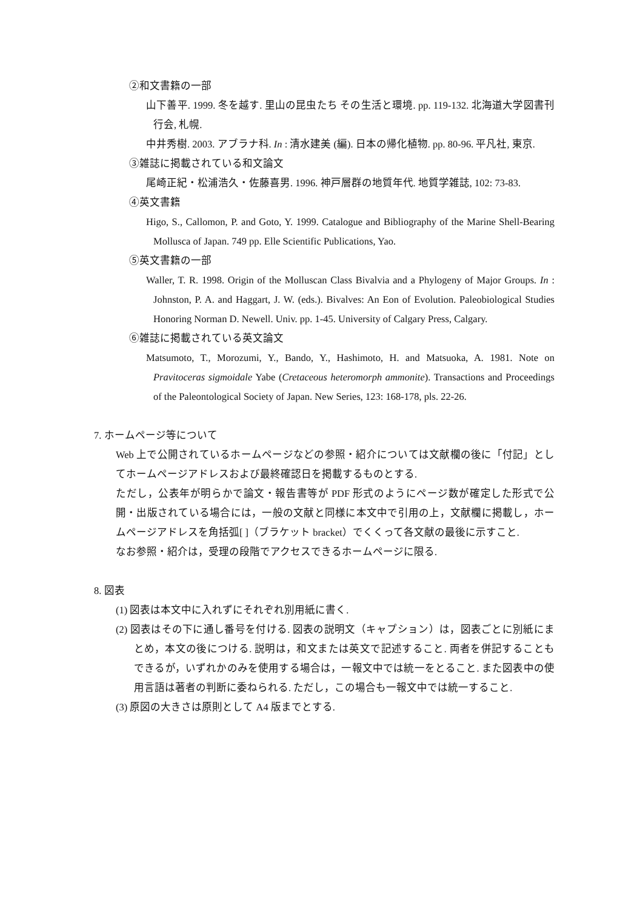②和文書籍の一部
山下善平. 1999. 冬を越す. 里山の昆虫たち その生活と環境. pp. 119-132. 北海道大学図書刊行会, 札幌.
中井秀樹. 2003. アブラナ科. In : 清水建美 (編). 日本の帰化植物. pp. 80-96. 平凡社, 東京.
③雑誌に掲載されている和文論文
尾崎正紀・松浦浩久・佐藤喜男. 1996. 神戸層群の地質年代. 地質学雑誌, 102: 73-83.
④英文書籍
Higo, S., Callomon, P. and Goto, Y. 1999. Catalogue and Bibliography of the Marine Shell-Bearing Mollusca of Japan. 749 pp. Elle Scientific Publications, Yao.
⑤英文書籍の一部
Waller, T. R. 1998. Origin of the Molluscan Class Bivalvia and a Phylogeny of Major Groups. In : Johnston, P. A. and Haggart, J. W. (eds.). Bivalves: An Eon of Evolution. Paleobiological Studies Honoring Norman D. Newell. Univ. pp. 1-45. University of Calgary Press, Calgary.
⑥雑誌に掲載されている英文論文
Matsumoto, T., Morozumi, Y., Bando, Y., Hashimoto, H. and Matsuoka, A. 1981. Note on Pravitoceras sigmoidale Yabe (Cretaceous heteromorph ammonite). Transactions and Proceedings of the Paleontological Society of Japan. New Series, 123: 168-178, pls. 22-26.
7. ホームページ等について
Web 上で公開されているホームページなどの参照・紹介については文献欄の後に「付記」としてホームページアドレスおよび最終確認日を掲載するものとする.
ただし，公表年が明らかで論文・報告書等が PDF 形式のようにページ数が確定した形式で公開・出版されている場合には，一般の文献と同様に本文中で引用の上，文献欄に掲載し，ホームページアドレスを角括弧[ ]（ブラケット bracket）でくくって各文献の最後に示すこと.
なお参照・紹介は，受理の段階でアクセスできるホームページに限る.
8. 図表
(1) 図表は本文中に入れずにそれぞれ別用紙に書く.
(2) 図表はその下に通し番号を付ける. 図表の説明文（キャプション）は，図表ごとに別紙にまとめ，本文の後につける. 説明は，和文または英文で記述すること. 両者を併記することもできるが，いずれかのみを使用する場合は，一報文中では統一をとること. また図表中の使用言語は著者の判断に委ねられる. ただし，この場合も一報文中では統一すること.
(3) 原図の大きさは原則として A4 版までとする.